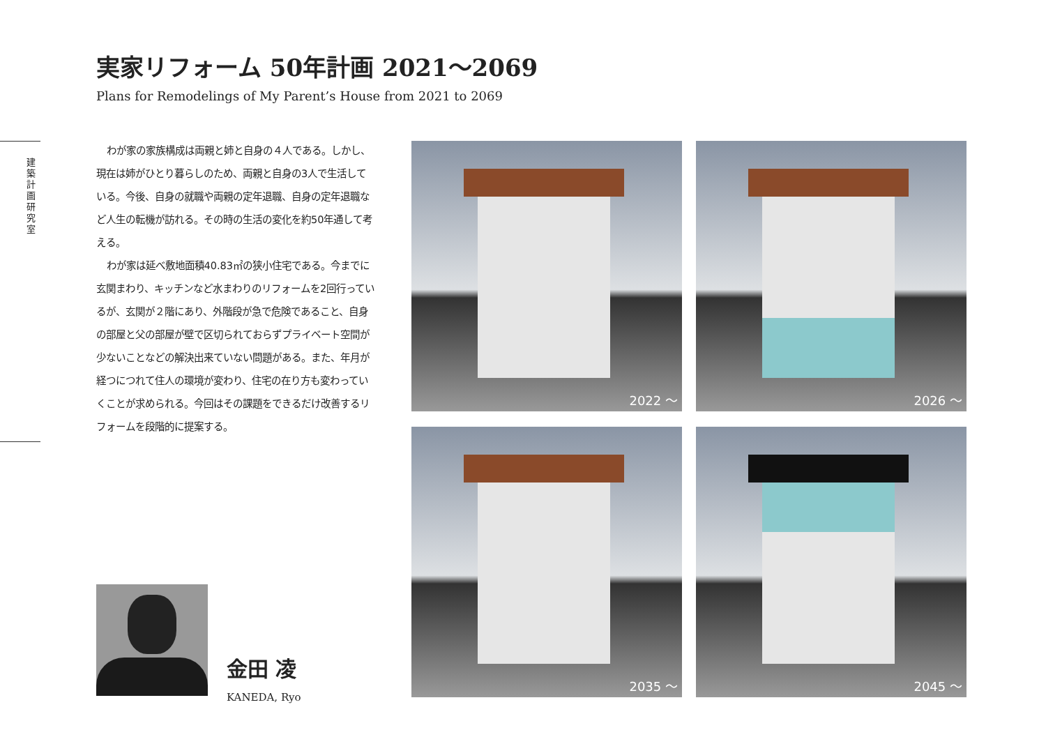建 築 計 画 研 究 室
実家リフォーム 50年計画 2021〜2069
Plans for Remodelings of My Parent’s House from 2021 to 2069
わが家の家族構成は両親と姉と自身の４人である。しかし、現在は姉がひとり暮らしのため、両親と自身の3人で生活している。今後、自身の就職や両親の定年退職、自身の定年退職など人生の転機が訪れる。その時の生活の変化を約50年通して考える。
わが家は延べ敷地面積40.83㎡の狭小住宅である。今までに玄関まわり、キッチンなど水まわりのリフォームを2回行っているが、玄関が２階にあり、外階段が急で危険であること、自身の部屋と父の部屋が壁で区切られておらずプライベート空間が少ないことなどの解決出来ていない問題がある。また、年月が経つにつれて住人の環境が変わり、住宅の在り方も変わっていくことが求められる。今回はその課題をできるだけ改善するリフォームを段階的に提案する。
金田 凌
KANEDA, Ryo
2022 〜
2026 〜
2035 〜
2045 〜